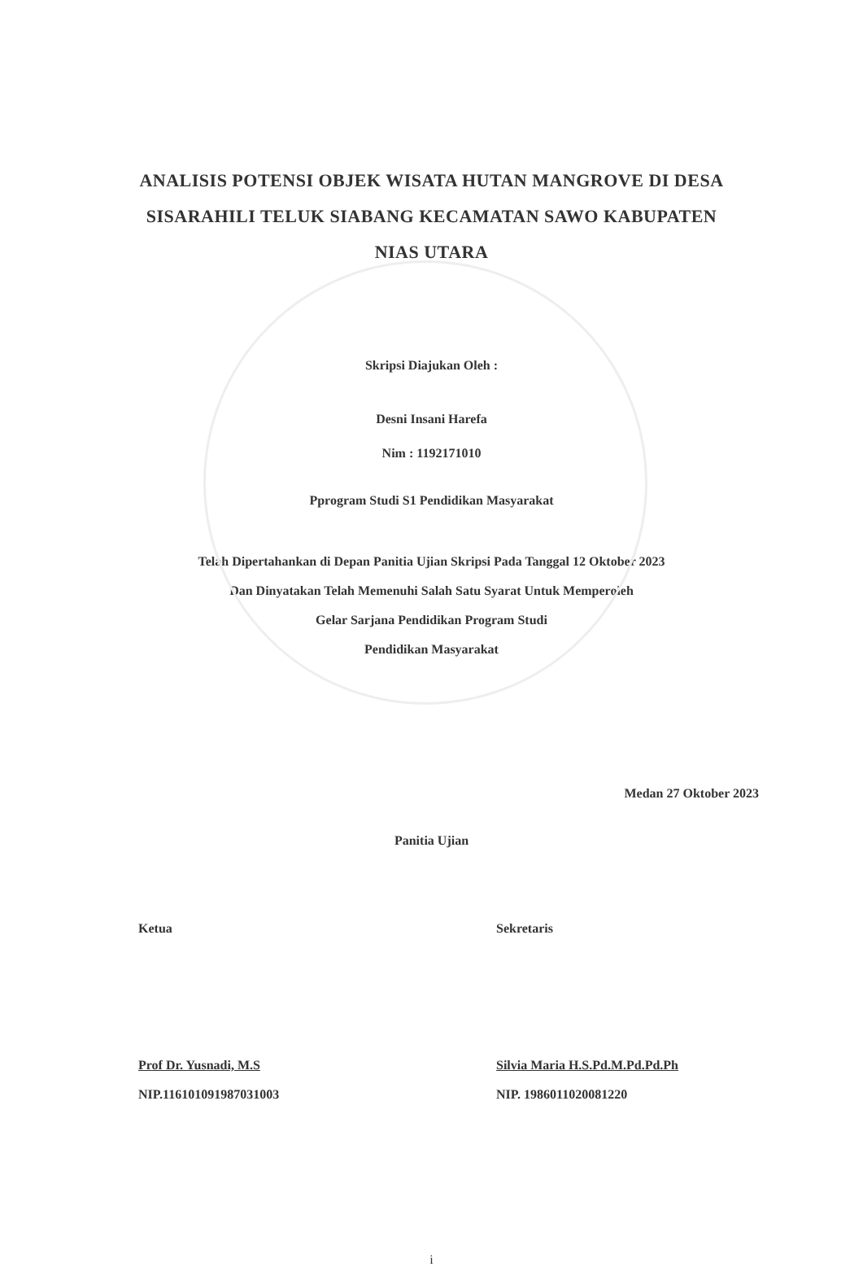ANALISIS POTENSI OBJEK WISATA HUTAN MANGROVE DI DESA
SISARAHILI TELUK SIABANG KECAMATAN SAWO KABUPATEN
NIAS UTARA
Skripsi Diajukan Oleh :
Desni Insani Harefa
Nim : 1192171010
Pprogram Studi S1 Pendidikan Masyarakat
Telah Dipertahankan di Depan Panitia Ujian Skripsi Pada Tanggal 12 Oktober 2023
Dan Dinyatakan Telah Memenuhi Salah Satu Syarat Untuk Memperoleh
Gelar Sarjana Pendidikan Program Studi
Pendidikan Masyarakat
Medan 27 Oktober 2023
Panitia Ujian
Ketua
Prof Dr. Yusnadi, M.S
NIP.116101091987031003
Sekretaris
Silvia Maria H.S.Pd.M.Pd.Pd.Ph
NIP. 1986011020081220
i